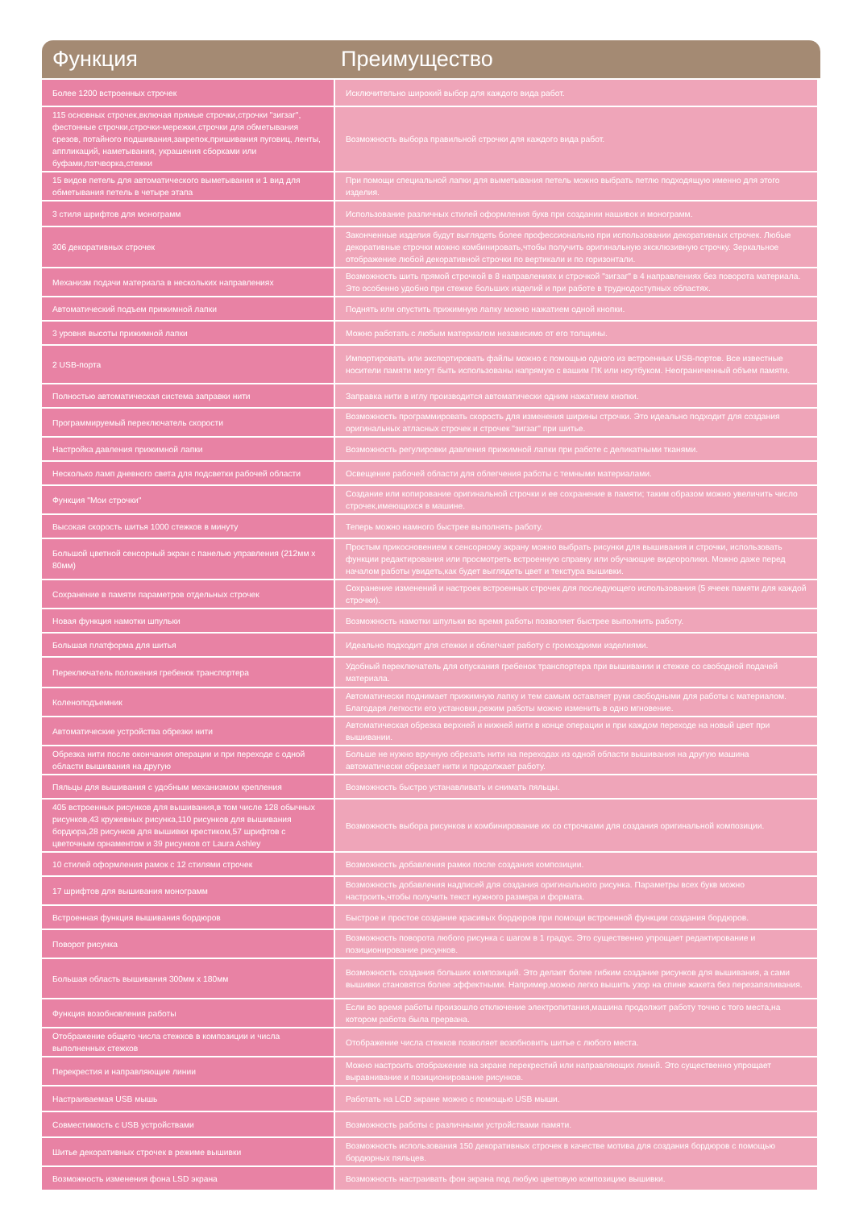Функция Преимущество
| Более 1200 встроенных строчек | Исключительно широкий выбор для каждого вида работ. |
| 115 основных строчек,включая прямые строчки,строчки "зигзаг", фестонные строчки,строчки-мережки,строчки для обметывания срезов, потайного подшивания,закрепок,пришивания пуговиц, ленты, аппликаций, наметывания, украшения сборками или буфами,пэтчворка,стежки | Возможность выбора правильной строчки для каждого вида работ. |
| 15 видов петель для автоматического выметывания и 1 вид для обметывания петель в четыре этапа | При помощи специальной лапки для выметывания петель можно выбрать петлю подходящую именно для этого изделия. |
| 3 стиля шрифтов для монограмм | Использование различных стилей оформления букв при создании нашивок и монограмм. |
| 306 декоративных строчек | Законченные изделия будут выглядеть более профессионально при использовании декоративных строчек. Любые декоративные строчки можно комбинировать,чтобы получить оригинальную эксклюзивную строчку. Зеркальное отображение любой декоративной строчки по вертикали и по горизонтали. |
| Механизм подачи материала в нескольких направлениях | Возможность шить прямой строчкой в 8 направлениях и строчкой "зигзаг" в 4 направлениях без поворота материала. Это особенно удобно при стежке больших изделий и при работе в труднодоступных областях. |
| Автоматический подъем прижимной лапки | Поднять или опустить прижимную лапку можно нажатием одной кнопки. |
| 3 уровня высоты прижимной лапки | Можно работать с любым материалом независимо от его толщины. |
| 2 USB-порта | Импортировать или экспортировать файлы можно с помощью одного из встроенных USB-портов. Все известные носители памяти могут быть использованы напрямую с вашим ПК или ноутбуком. Неограниченный объем памяти. |
| Полностью автоматическая система заправки нити | Заправка нити в иглу производится автоматически одним нажатием кнопки. |
| Программируемый переключатель скорости | Возможность программировать скорость для изменения ширины строчки. Это идеально подходит для создания оригинальных атласных строчек и строчек "зигзаг" при шитье. |
| Настройка давления прижимной лапки | Возможность регулировки давления прижимной лапки при работе с деликатными тканями. |
| Несколько ламп дневного света для подсветки рабочей области | Освещение рабочей области для облегчения работы с темными материалами. |
| Функция "Мои строчки" | Создание или копирование оригинальной строчки и ее сохранение в памяти; таким образом можно увеличить число строчек,имеющихся в машине. |
| Высокая скорость шитья 1000 стежков в минуту | Теперь можно намного быстрее выполнять работу. |
| Большой цветной сенсорный экран с панелью управления (212мм x 80мм) | Простым прикосновением к сенсорному экрану можно выбрать рисунки для вышивания и строчки, использовать функции редактирования или просмотреть встроенную справку или обучающие видеоролики. Можно даже перед началом работы увидеть,как будет выглядеть цвет и текстура вышивки. |
| Сохранение в памяти параметров отдельных строчек | Сохранение изменений и настроек встроенных строчек для последующего использования (5 ячеек памяти для каждой строчки). |
| Новая функция намотки шпульки | Возможность намотки шпульки во время работы позволяет быстрее выполнить работу. |
| Большая платформа для шитья | Идеально подходит для стежки и облегчает работу с громоздкими изделиями. |
| Переключатель положения гребенок транспортера | Удобный переключатель для опускания гребенок транспортера при вышивании и стежке со свободной подачей материала. |
| Коленоподъемник | Автоматически поднимает прижимную лапку и тем самым оставляет руки свободными для работы с материалом. Благодаря легкости его установки,режим работы можно изменить в одно мгновение. |
| Автоматические устройства обрезки нити | Автоматическая обрезка верхней и нижней нити в конце операции и при каждом переходе на новый цвет при вышивании. |
| Обрезка нити после окончания операции и при переходе с одной области вышивания на другую | Больше не нужно вручную обрезать нити на переходах из одной области вышивания на другую машина автоматически обрезает нити и продолжает работу. |
| Пяльцы для вышивания с удобным механизмом крепления | Возможность быстро устанавливать и снимать пяльцы. |
| 405 встроенных рисунков для вышивания,в том числе 128 обычных рисунков,43 кружевных рисунка,110 рисунков для вышивания бордюра,28 рисунков для вышивки крестиком,57 шрифтов с цветочным орнаментом и 39 рисунков от Laura Ashley | Возможность выбора рисунков и комбинирование их со строчками для создания оригинальной композиции. |
| 10 стилей оформления рамок с 12 стилями строчек | Возможность добавления рамки после создания композиции. |
| 17 шрифтов для вышивания монограмм | Возможность добавления надписей для создания оригинального рисунка. Параметры всех букв можно настроить,чтобы получить текст нужного размера и формата. |
| Встроенная функция вышивания бордюров | Быстрое и простое создание красивых бордюров при помощи встроенной функции создания бордюров. |
| Поворот рисунка | Возможность поворота любого рисунка с шагом в 1 градус. Это существенно упрощает редактирование и позиционирование рисунков. |
| Большая область вышивания 300мм x 180мм | Возможность создания больших композиций. Это делает более гибким создание рисунков для вышивания, а сами вышивки становятся более эффектными. Например,можно легко вышить узор на спине жакета без перезапяливания. |
| Функция возобновления работы | Если во время работы произошло отключение электропитания,машина продолжит работу точно с того места,на котором работа была прервана. |
| Отображение общего числа стежков в композиции и числа выполненных стежков | Отображение числа стежков позволяет возобновить шитье с любого места. |
| Перекрестия и направляющие линии | Можно настроить отображение на экране перекрестий или направляющих линий. Это существенно упрощает выравнивание и позиционирование рисунков. |
| Настраиваемая USB мышь | Работать на LCD экране можно с помощью USB мыши. |
| Совместимость с USB устройствами | Возможность работы с различными устройствами памяти. |
| Шитье декоративных строчек в режиме вышивки | Возможность использования 150 декоративных строчек в качестве мотива для создания бордюров с помощью бордюрных пяльцев. |
| Возможность изменения фона LSD экрана | Возможность настраивать фон экрана под любую цветовую композицию вышивки. |